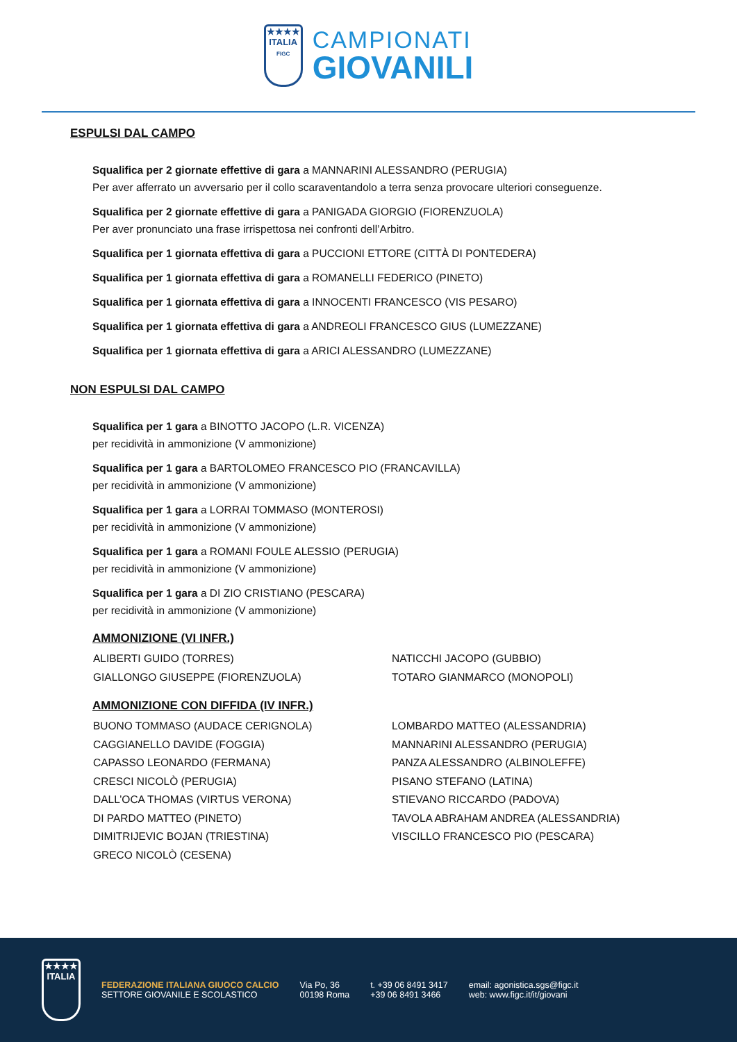★★★★
ITALIA
FIGC
CAMPIONATI
GIOVANILI
ESPULSI DAL CAMPO
Squalifica per 2 giornate effettive di gara a MANNARINI ALESSANDRO (PERUGIA)
Per aver afferrato un avversario per il collo scaraventandolo a terra senza provocare ulteriori conseguenze.
Squalifica per 2 giornate effettive di gara a PANIGADA GIORGIO (FIORENZUOLA)
Per aver pronunciato una frase irrispettosa nei confronti dell’Arbitro.
Squalifica per 1 giornata effettiva di gara a PUCCIONI ETTORE (CITTÀ DI PONTEDERA)
Squalifica per 1 giornata effettiva di gara a ROMANELLI FEDERICO (PINETO)
Squalifica per 1 giornata effettiva di gara a INNOCENTI FRANCESCO (VIS PESARO)
Squalifica per 1 giornata effettiva di gara a ANDREOLI FRANCESCO GIUS (LUMEZZANE)
Squalifica per 1 giornata effettiva di gara a ARICI ALESSANDRO (LUMEZZANE)
NON ESPULSI DAL CAMPO
Squalifica per 1 gara a BINOTTO JACOPO (L.R. VICENZA)
per recidività in ammonizione (V ammonizione)
Squalifica per 1 gara a BARTOLOMEO FRANCESCO PIO (FRANCAVILLA)
per recidività in ammonizione (V ammonizione)
Squalifica per 1 gara a LORRAI TOMMASO (MONTEROSI)
per recidività in ammonizione (V ammonizione)
Squalifica per 1 gara a ROMANI FOULE ALESSIO (PERUGIA)
per recidività in ammonizione (V ammonizione)
Squalifica per 1 gara a DI ZIO CRISTIANO (PESCARA)
per recidività in ammonizione (V ammonizione)
AMMONIZIONE (VI INFR.)
ALIBERTI GUIDO (TORRES)
NATICCHI JACOPO (GUBBIO)
GIALLONGO GIUSEPPE (FIORENZUOLA)
TOTARO GIANMARCO (MONOPOLI)
AMMONIZIONE CON DIFFIDA (IV INFR.)
BUONO TOMMASO (AUDACE CERIGNOLA)
LOMBARDO MATTEO (ALESSANDRIA)
CAGGIANELLO DAVIDE (FOGGIA)
MANNARINI ALESSANDRO (PERUGIA)
CAPASSO LEONARDO (FERMANA)
PANZA ALESSANDRO (ALBINOLEFFE)
CRESCI NICOLÒ (PERUGIA)
PISANO STEFANO (LATINA)
DALL’OCA THOMAS (VIRTUS VERONA)
STIEVANO RICCARDO (PADOVA)
DI PARDO MATTEO (PINETO)
TAVOLA ABRAHAM ANDREA (ALESSANDRIA)
DIMITRIJEVIC BOJAN (TRIESTINA)
VISCILLO FRANCESCO PIO (PESCARA)
GRECO NICOLÒ (CESENA)
★★★★
ITALIA
FEDERAZIONE ITALIANA GIUOCO CALCIO
SETTORE GIOVANILE E SCOLASTICO
Via Po, 36
00198 Roma
t. +39 06 8491 3417
+39 06 8491 3466
email: agonistica.sgs@figc.it
web: www.figc.it/it/giovani